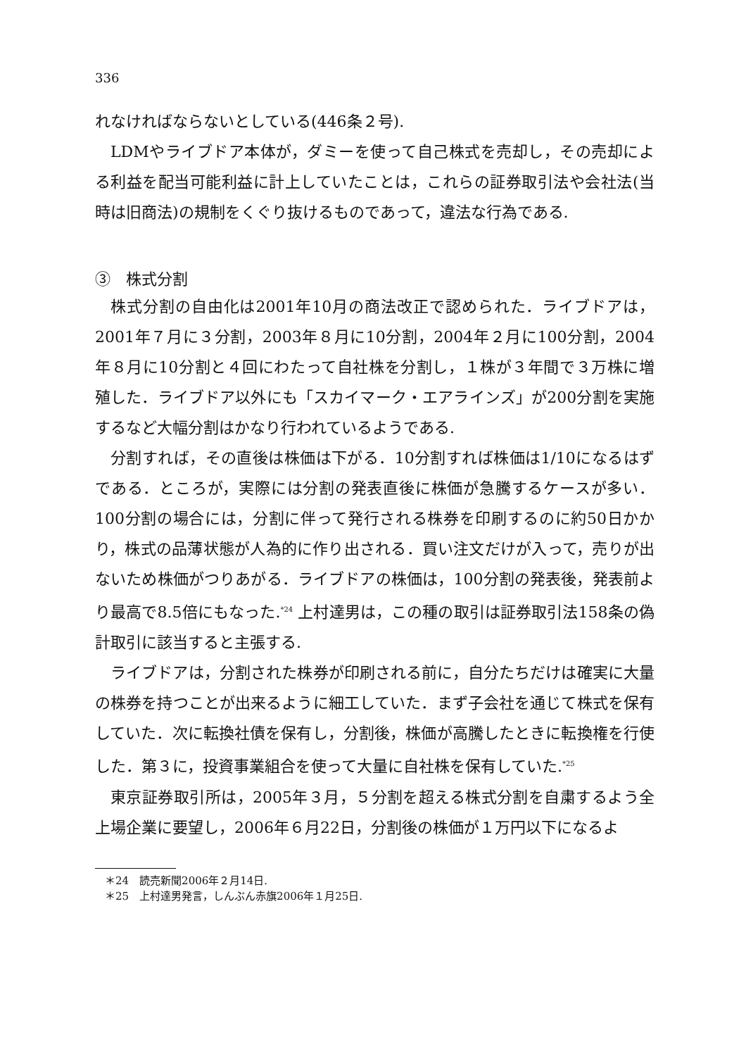336
れなければならないとしている(446条２号).
LDMやライブドア本体が，ダミーを使って自己株式を売却し，その売却による利益を配当可能利益に計上していたことは，これらの証券取引法や会社法(当時は旧商法)の規制をくぐり抜けるものであって，違法な行為である.
③　株式分割
株式分割の自由化は2001年10月の商法改正で認められた．ライブドアは，2001年７月に３分割，2003年８月に10分割，2004年２月に100分割，2004年８月に10分割と４回にわたって自社株を分割し，１株が３年間で３万株に増殖した．ライブドア以外にも「スカイマーク・エアラインズ」が200分割を実施するなど大幅分割はかなり行われているようである.
分割すれば，その直後は株価は下がる．10分割すれば株価は1/10になるはずである．ところが，実際には分割の発表直後に株価が急騰するケースが多い．100分割の場合には，分割に伴って発行される株券を印刷するのに約50日かかり，株式の品薄状態が人為的に作り出される．買い注文だけが入って，売りが出ないため株価がつりあがる．ライブドアの株価は，100分割の発表後，発表前より最高で8.5倍にもなった.<sup>*24</sup> 上村達男は，この種の取引は証券取引法158条の偽計取引に該当すると主張する.
ライブドアは，分割された株券が印刷される前に，自分たちだけは確実に大量の株券を持つことが出来るように細工していた．まず子会社を通じて株式を保有していた．次に転換社債を保有し，分割後，株価が高騰したときに転換権を行使した．第３に，投資事業組合を使って大量に自社株を保有していた.<sup>*25</sup>
東京証券取引所は，2005年３月，５分割を超える株式分割を自粛するよう全上場企業に要望し，2006年６月22日，分割後の株価が１万円以下になるよ
＊24　読売新聞2006年２月14日.
＊25　上村達男発言，しんぶん赤旗2006年１月25日.